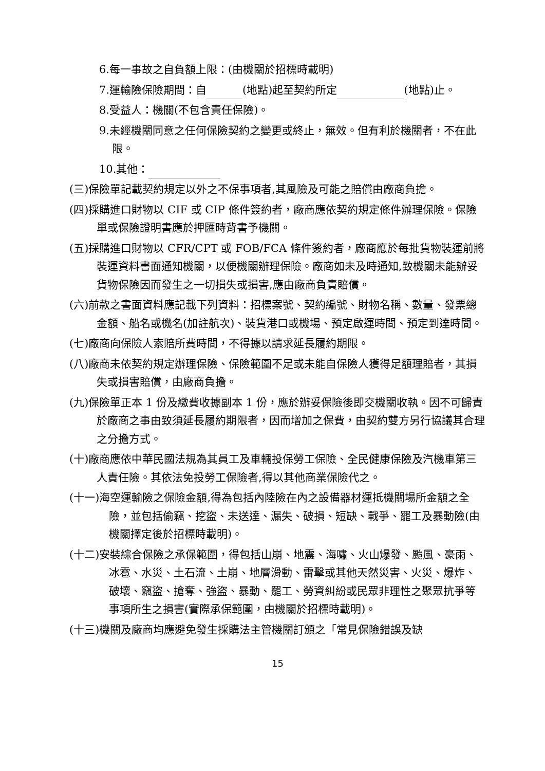6.每一事故之自負額上限：(由機關於招標時載明)
7.運輸險保險期間：自 (地點)起至契約所定 (地點)止。
8.受益人：機關(不包含責任保險)。
9.未經機關同意之任何保險契約之變更或終止，無效。但有利於機關者，不在此限。
10.其他：
(三)保險單記載契約規定以外之不保事項者,其風險及可能之賠償由廠商負擔。
(四)採購進口財物以 CIF 或 CIP 條件簽約者，廠商應依契約規定條件辦理保險。保險單或保險證明書應於押匯時背書予機關。
(五)採購進口財物以 CFR/CPT 或 FOB/FCA 條件簽約者，廠商應於每批貨物裝運前將裝運資料書面通知機關，以便機關辦理保險。廠商如未及時通知,致機關未能辦妥貨物保險因而發生之一切損失或損害,應由廠商負責賠償。
(六)前款之書面資料應記載下列資料：招標案號、契約編號、財物名稱、數量、發票總金額、船名或機名(加註航次)、裝貨港口或機場、預定啟運時間、預定到達時間。
(七)廠商向保險人索賠所費時間，不得據以請求延長履約期限。
(八)廠商未依契約規定辦理保險、保險範圍不足或未能自保險人獲得足額理賠者，其損失或損害賠償，由廠商負擔。
(九)保險單正本 1 份及繳費收據副本 1 份，應於辦妥保險後即交機關收執。因不可歸責於廠商之事由致須延長履約期限者，因而增加之保費，由契約雙方另行協議其合理之分擔方式。
(十)廠商應依中華民國法規為其員工及車輛投保勞工保險、全民健康保險及汽機車第三人責任險。其依法免投勞工保險者,得以其他商業保險代之。
(十一)海空運輸險之保險金額,得為包括內陸險在內之設備器材運抵機關場所金額之全險，並包括偷竊、挖盜、未送達、漏失、破損、短缺、戰爭、罷工及暴動險(由機關擇定後於招標時載明)。
(十二)安裝綜合保險之承保範圍，得包括山崩、地震、海嘯、火山爆發、颱風、豪雨、冰雹、水災、土石流、土崩、地層滑動、雷擊或其他天然災害、火災、爆炸、破壞、竊盜、搶奪、強盜、暴動、罷工、勞資糾紛或民眾非理性之聚眾抗爭等事項所生之損害(實際承保範圍，由機關於招標時載明)。
(十三)機關及廠商均應避免發生採購法主管機關訂頒之「常見保險錯誤及缺
15